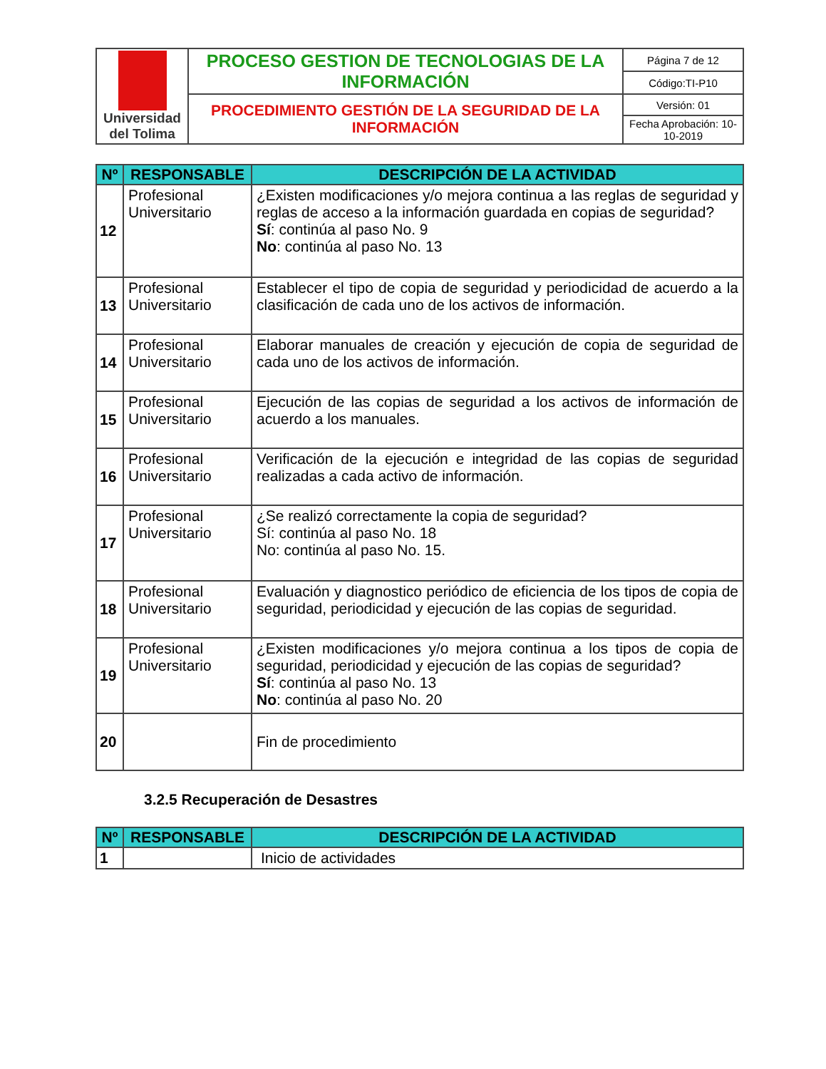| Universidad del Tolima | PROCESO GESTION DE TECNOLOGIAS DE LA INFORMACIÓN | Página 7 de 12 |
| | | Código:TI-P10 |
| | PROCEDIMIENTO GESTIÓN DE LA SEGURIDAD DE LA INFORMACIÓN | Versión: 01 |
| | | Fecha Aprobación: 10-10-2019 |
| Nº | RESPONSABLE | DESCRIPCIÓN DE LA ACTIVIDAD |
| --- | --- | --- |
| 12 | Profesional Universitario | ¿Existen modificaciones y/o mejora continua a las reglas de seguridad y reglas de acceso a la información guardada en copias de seguridad? Sí : continúa al paso No. 9 No : continúa al paso No. 13 |
| 13 | Profesional Universitario | Establecer el tipo de copia de seguridad y periodicidad de acuerdo a la clasificación de cada uno de los activos de información. |
| 14 | Profesional Universitario | Elaborar manuales de creación y ejecución de copia de seguridad de cada uno de los activos de información. |
| 15 | Profesional Universitario | Ejecución de las copias de seguridad a los activos de información de acuerdo a los manuales. |
| 16 | Profesional Universitario | Verificación de la ejecución e integridad de las copias de seguridad realizadas a cada activo de información. |
| 17 | Profesional Universitario | ¿Se realizó correctamente la copia de seguridad? Sí: continúa al paso No. 18 No: continúa al paso No. 15. |
| 18 | Profesional Universitario | Evaluación y diagnostico periódico de eficiencia de los tipos de copia de seguridad, periodicidad y ejecución de las copias de seguridad. |
| 19 | Profesional Universitario | ¿Existen modificaciones y/o mejora continua a los tipos de copia de seguridad, periodicidad y ejecución de las copias de seguridad? Sí : continúa al paso No. 13 No : continúa al paso No. 20 |
| 20 | | Fin de procedimiento |
3.2.5 Recuperación de Desastres
| Nº | RESPONSABLE | DESCRIPCIÓN DE LA ACTIVIDAD |
| --- | --- | --- |
| 1 | | Inicio de actividades |